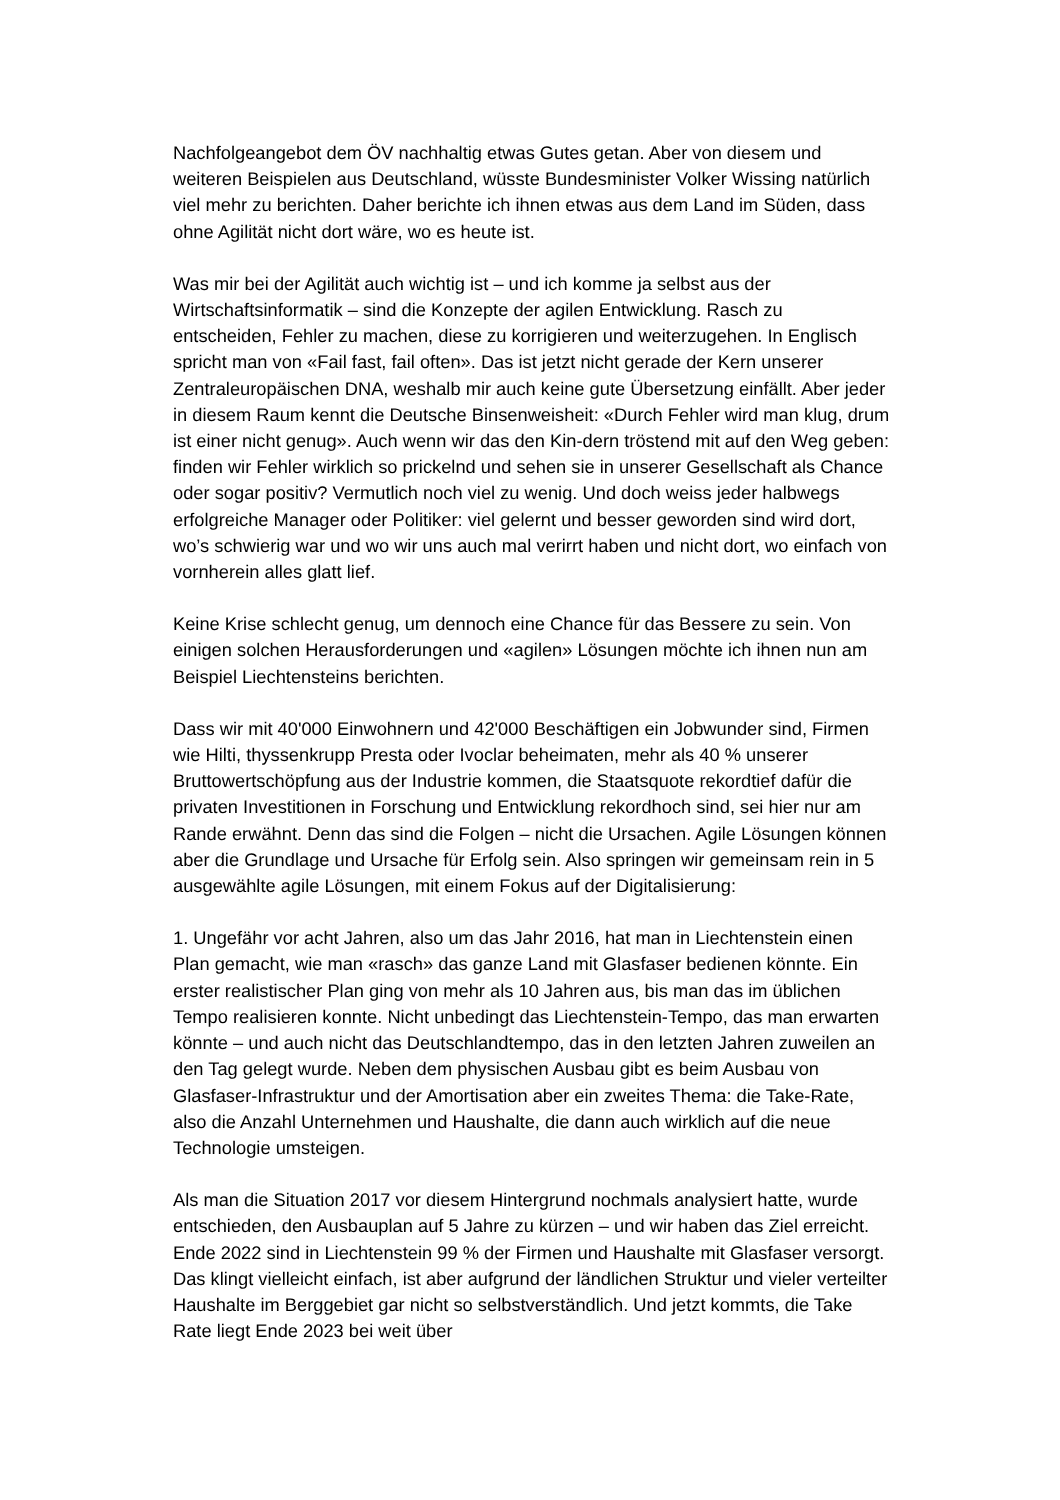Nachfolgeangebot dem ÖV nachhaltig etwas Gutes getan. Aber von diesem und weiteren Beispielen aus Deutschland, wüsste Bundesminister Volker Wissing natürlich viel mehr zu berichten. Daher berichte ich ihnen etwas aus dem Land im Süden, dass ohne Agilität nicht dort wäre, wo es heute ist.
Was mir bei der Agilität auch wichtig ist – und ich komme ja selbst aus der Wirtschaftsinformatik – sind die Konzepte der agilen Entwicklung. Rasch zu entscheiden, Fehler zu machen, diese zu korrigieren und weiterzugehen. In Englisch spricht man von «Fail fast, fail often». Das ist jetzt nicht gerade der Kern unserer Zentraleuropäischen DNA, weshalb mir auch keine gute Übersetzung einfällt. Aber jeder in diesem Raum kennt die Deutsche Binsenweisheit: «Durch Fehler wird man klug, drum ist einer nicht genug». Auch wenn wir das den Kin-dern tröstend mit auf den Weg geben: finden wir Fehler wirklich so prickelnd und sehen sie in unserer Gesellschaft als Chance oder sogar positiv? Vermutlich noch viel zu wenig. Und doch weiss jeder halbwegs erfolgreiche Manager oder Politiker: viel gelernt und besser geworden sind wird dort, wo’s schwierig war und wo wir uns auch mal verirrt haben und nicht dort, wo einfach von vornherein alles glatt lief.
Keine Krise schlecht genug, um dennoch eine Chance für das Bessere zu sein. Von einigen solchen Herausforderungen und «agilen» Lösungen möchte ich ihnen nun am Beispiel Liechtensteins berichten.
Dass wir mit 40'000 Einwohnern und 42'000 Beschäftigen ein Jobwunder sind, Firmen wie Hilti, thyssenkrupp Presta oder Ivoclar beheimaten, mehr als 40 % unserer Bruttowertschöpfung aus der Industrie kommen, die Staatsquote rekordtief dafür die privaten Investitionen in Forschung und Entwicklung rekordhoch sind, sei hier nur am Rande erwähnt. Denn das sind die Folgen – nicht die Ursachen. Agile Lösungen können aber die Grundlage und Ursache für Erfolg sein. Also springen wir gemeinsam rein in 5 ausgewählte agile Lösungen, mit einem Fokus auf der Digitalisierung:
1. Ungefähr vor acht Jahren, also um das Jahr 2016, hat man in Liechtenstein einen Plan gemacht, wie man «rasch» das ganze Land mit Glasfaser bedienen könnte. Ein erster realistischer Plan ging von mehr als 10 Jahren aus, bis man das im üblichen Tempo realisieren konnte. Nicht unbedingt das Liechtenstein-Tempo, das man erwarten könnte – und auch nicht das Deutschlandtempo, das in den letzten Jahren zuweilen an den Tag gelegt wurde. Neben dem physischen Ausbau gibt es beim Ausbau von Glasfaser-Infrastruktur und der Amortisation aber ein zweites Thema: die Take-Rate, also die Anzahl Unternehmen und Haushalte, die dann auch wirklich auf die neue Technologie umsteigen.
Als man die Situation 2017 vor diesem Hintergrund nochmals analysiert hatte, wurde entschieden, den Ausbauplan auf 5 Jahre zu kürzen – und wir haben das Ziel erreicht. Ende 2022 sind in Liechtenstein 99 % der Firmen und Haushalte mit Glasfaser versorgt. Das klingt vielleicht einfach, ist aber aufgrund der ländlichen Struktur und vieler verteilter Haushalte im Berggebiet gar nicht so selbstverständlich. Und jetzt kommts, die Take Rate liegt Ende 2023 bei weit über